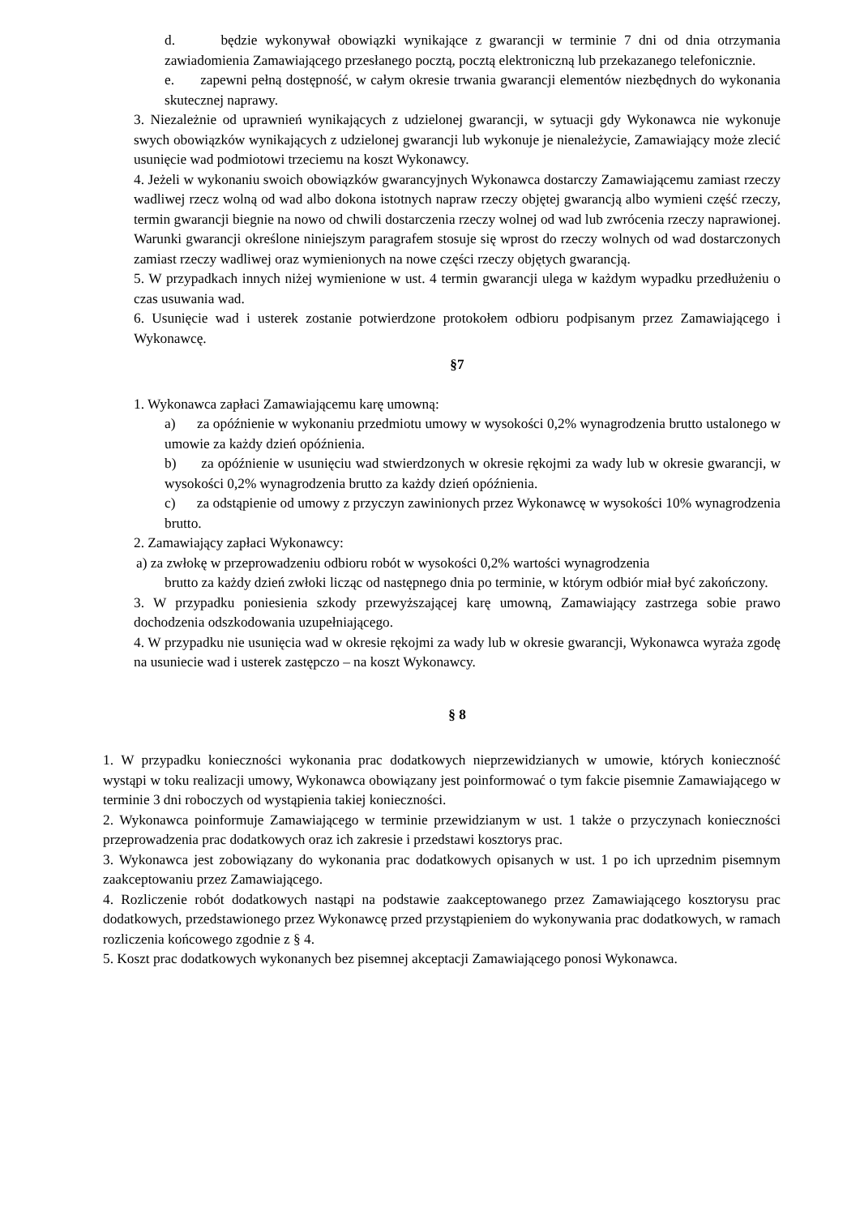d. będzie wykonywał obowiązki wynikające z gwarancji w terminie 7 dni od dnia otrzymania zawiadomienia Zamawiającego przesłanego pocztą, pocztą elektroniczną lub przekazanego telefonicznie.
e. zapewni pełną dostępność, w całym okresie trwania gwarancji elementów niezbędnych do wykonania skutecznej naprawy.
3. Niezależnie od uprawnień wynikających z udzielonej gwarancji, w sytuacji gdy Wykonawca nie wykonuje swych obowiązków wynikających z udzielonej gwarancji lub wykonuje je nienależycie, Zamawiający może zlecić usunięcie wad podmiotowi trzeciemu na koszt Wykonawcy.
4. Jeżeli w wykonaniu swoich obowiązków gwarancyjnych Wykonawca dostarczy Zamawiającemu zamiast rzeczy wadliwej rzecz wolną od wad albo dokona istotnych napraw rzeczy objętej gwarancją albo wymieni część rzeczy, termin gwarancji biegnie na nowo od chwili dostarczenia rzeczy wolnej od wad lub zwrócenia rzeczy naprawionej. Warunki gwarancji określone niniejszym paragrafem stosuje się wprost do rzeczy wolnych od wad dostarczonych zamiast rzeczy wadliwej oraz wymienionych na nowe części rzeczy objętych gwarancją.
5. W przypadkach innych niżej wymienione w ust. 4 termin gwarancji ulega w każdym wypadku przedłużeniu o czas usuwania wad.
6. Usunięcie wad i usterek zostanie potwierdzone protokołem odbioru podpisanym przez Zamawiającego i Wykonawcę.
§7
1. Wykonawca zapłaci Zamawiającemu karę umowną:
a) za opóźnienie w wykonaniu przedmiotu umowy w wysokości 0,2% wynagrodzenia brutto ustalonego w umowie za każdy dzień opóźnienia.
b) za opóźnienie w usunięciu wad stwierdzonych w okresie rękojmi za wady lub w okresie gwarancji, w wysokości 0,2% wynagrodzenia brutto za każdy dzień opóźnienia.
c) za odstąpienie od umowy z przyczyn zawinionych przez Wykonawcę w wysokości 10% wynagrodzenia brutto.
2. Zamawiający zapłaci Wykonawcy:
a) za zwłokę w przeprowadzeniu odbioru robót w wysokości 0,2% wartości wynagrodzenia
brutto za każdy dzień zwłoki licząc od następnego dnia po terminie, w którym odbiór miał być zakończony.
3. W przypadku poniesienia szkody przewyższającej karę umowną, Zamawiający zastrzega sobie prawo dochodzenia odszkodowania uzupełniającego.
4. W przypadku nie usunięcia wad w okresie rękojmi za wady lub w okresie gwarancji, Wykonawca wyraża zgodę na usuniecie wad i usterek zastępczo – na koszt Wykonawcy.
§ 8
1. W przypadku konieczności wykonania prac dodatkowych nieprzewidzianych w umowie, których konieczność wystąpi w toku realizacji umowy, Wykonawca obowiązany jest poinformować o tym fakcie pisemnie Zamawiającego w terminie 3 dni roboczych od wystąpienia takiej konieczności.
2. Wykonawca poinformuje Zamawiającego w terminie przewidzianym w ust. 1 także o przyczynach konieczności przeprowadzenia prac dodatkowych oraz ich zakresie i przedstawi kosztorys prac.
3. Wykonawca jest zobowiązany do wykonania prac dodatkowych opisanych w ust. 1 po ich uprzednim pisemnym zaakceptowaniu przez Zamawiającego.
4. Rozliczenie robót dodatkowych nastąpi na podstawie zaakceptowanego przez Zamawiającego kosztorysu prac dodatkowych, przedstawionego przez Wykonawcę przed przystąpieniem do wykonywania prac dodatkowych, w ramach rozliczenia końcowego zgodnie z § 4.
5. Koszt prac dodatkowych wykonanych bez pisemnej akceptacji Zamawiającego ponosi Wykonawca.